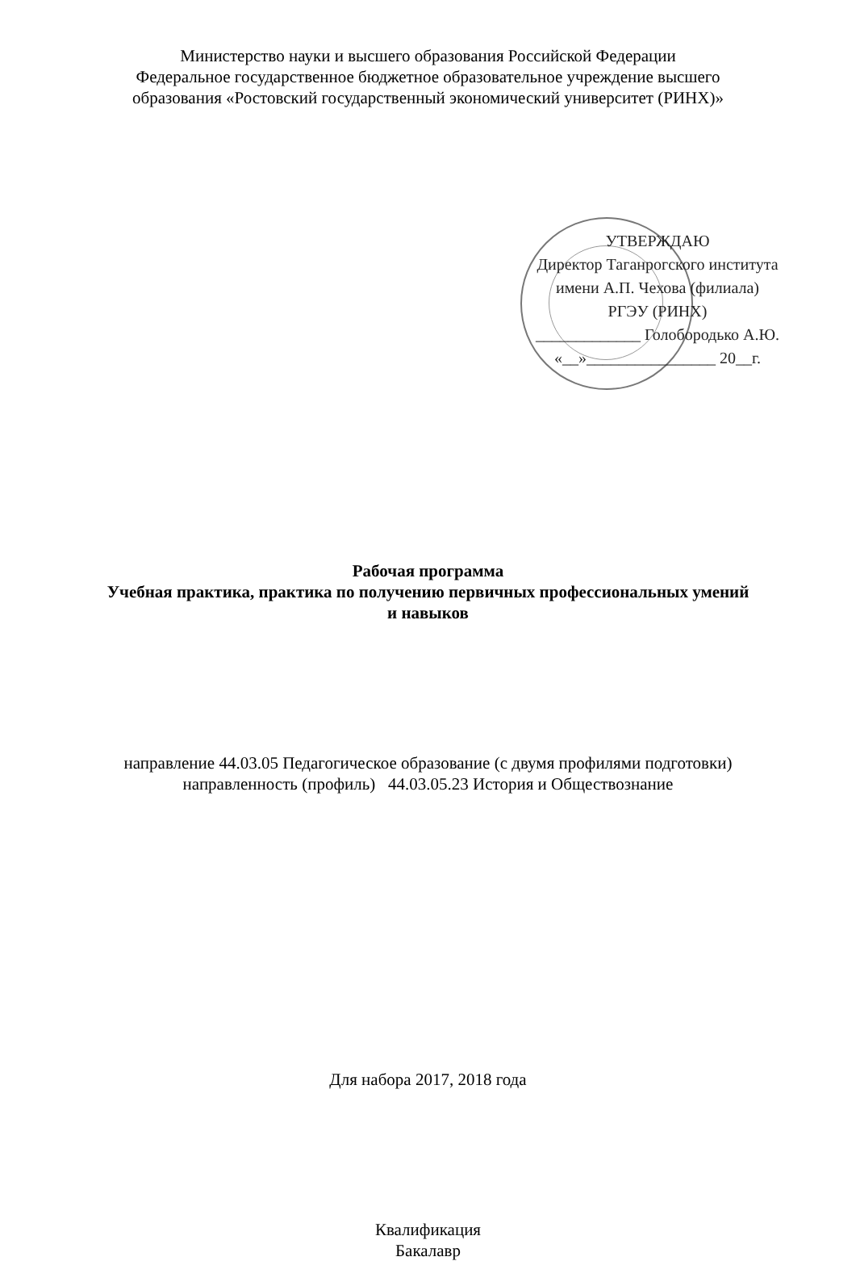Министерство науки и высшего образования Российской Федерации
Федеральное государственное бюджетное образовательное учреждение высшего
образования «Ростовский государственный экономический университет (РИНХ)»
УТВЕРЖДАЮ
Директор Таганрогского института
имени А.П. Чехова (филиала)
РГЭУ (РИНХ)
_____________ Голобородько А.Ю.
«__»________________ 20__г.
Рабочая программа
Учебная практика, практика по получению первичных профессиональных умений
и навыков
направление 44.03.05 Педагогическое образование (с двумя профилями подготовки)
направленность (профиль) 44.03.05.23 История и Обществознание
Для набора 2017, 2018 года
Квалификация
Бакалавр